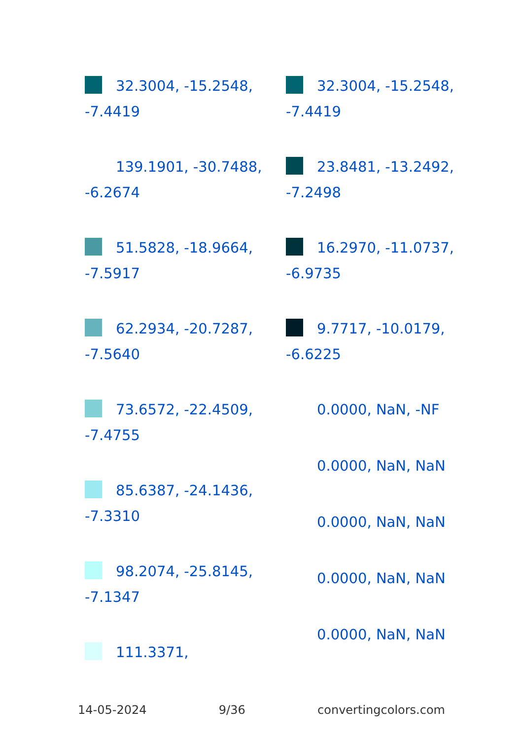32.3004, -15.2548, -7.4419
139.1901, -30.7488, -6.2674
51.5828, -18.9664, -7.5917
62.2934, -20.7287, -7.5640
73.6572, -22.4509, -7.4755
85.6387, -24.1436, -7.3310
98.2074, -25.8145, -7.1347
111.3371,
32.3004, -15.2548, -7.4419
23.8481, -13.2492, -7.2498
16.2970, -11.0737, -6.9735
9.7717, -10.0179, -6.6225
0.0000, NaN, -NF
0.0000, NaN, NaN
0.0000, NaN, NaN
0.0000, NaN, NaN
0.0000, NaN, NaN
14-05-2024 9/36 convertingcolors.com